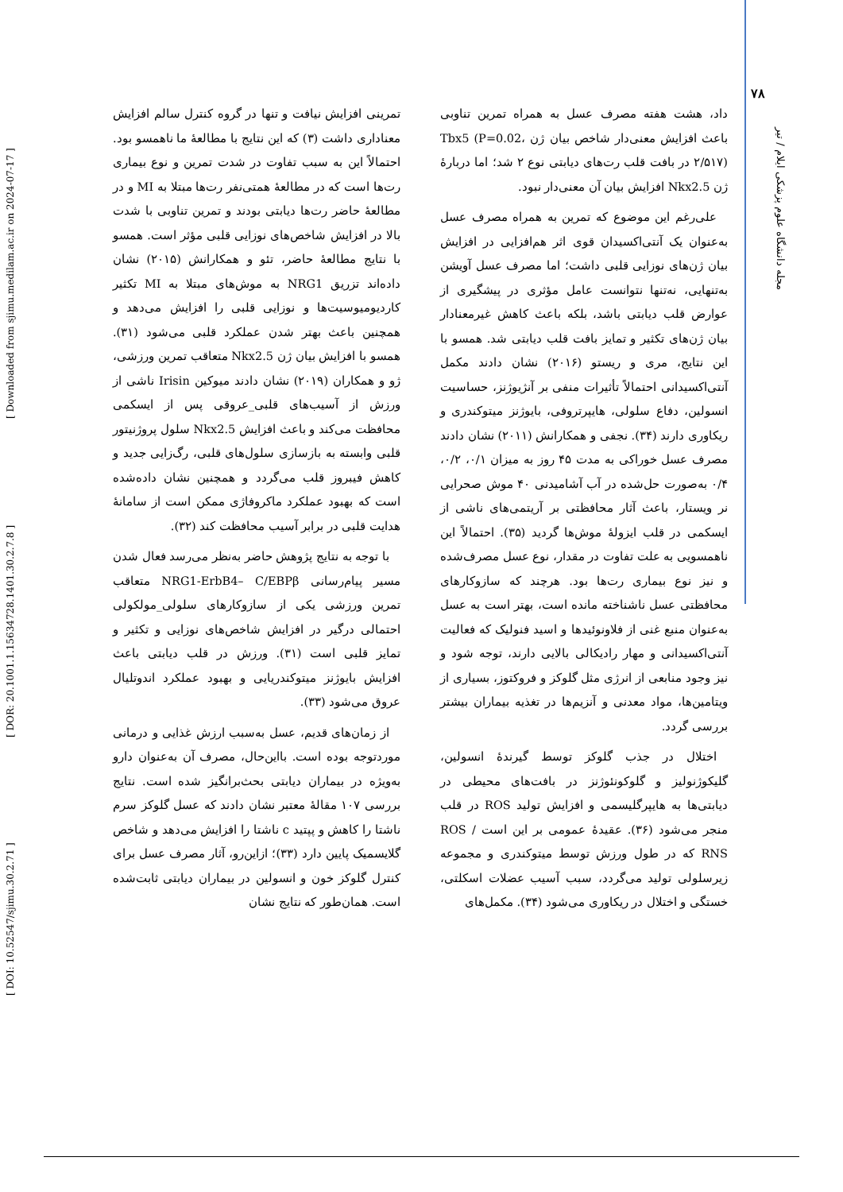[ DOI: 10.52547/sjimu.30.2.71 ] [ DOR: 20.1001.1.15634728.1401.30.2.7.8 ] [ Downloaded from sjimu.medilam.ac.ir on 2024-07-17 ]
۷۸
مجله دانشگاه علوم پزشکی ایلام / تیر
تمرینی افزایش نیافت و تنها در گروه کنترل سالم افزایش معناداری داشت (۳) که این نتایج با مطالعهٔ ما ناهمسو بود. احتمالاً این به سبب تفاوت در شدت تمرین و نوع بیماری رت‌ها است که در مطالعهٔ همتی‌نفر رت‌ها مبتلا به MI و در مطالعهٔ حاضر رت‌ها دیابتی بودند و تمرین تناوبی با شدت بالا در افزایش شاخص‌های نوزایی قلبی مؤثر است. همسو با نتایج مطالعهٔ حاضر، تئو و همکارانش (۲۰۱۵) نشان داده‌اند تزریق NRG1 به موش‌های مبتلا به MI تکثیر کاردیومیوسیت‌ها و نوزایی قلبی را افزایش می‌دهد و همچنین باعث بهتر شدن عملکرد قلبی می‌شود (۳۱). همسو با افزایش بیان ژن Nkx2.5 متعاقب تمرین ورزشی، ژو و همکاران (۲۰۱۹) نشان دادند میوکین Irisin ناشی از ورزش از آسیب‌های قلبی_عروقی پس از ایسکمی محافظت می‌کند و باعث افزایش Nkx2.5 سلول پروژنیتور قلبی وابسته به بازسازی سلول‌های قلبی، رگ‌زایی جدید و کاهش فیبروز قلب می‌گردد و همچنین نشان داده‌شده است که بهبود عملکرد ماکروفاژی ممکن است از سامانهٔ هدایت قلبی در برابر آسیب محافظت کند (۳۲).
با توجه به نتایج پژوهش حاضر به‌نظر می‌رسد فعال شدن مسیر پیام‌رسانی NRG1-ErbB4– C/EBPβ متعاقب تمرین ورزشی یکی از سازوکارهای سلولی_مولکولی احتمالی درگیر در افزایش شاخص‌های نوزایی و تکثیر و تمایز قلبی است (۳۱). ورزش در قلب دیابتی باعث افزایش بایوژنز میتوکندریایی و بهبود عملکرد اندوتلیال عروق می‌شود (۳۳).
از زمان‌های قدیم، عسل به‌سبب ارزش غذایی و درمانی موردتوجه بوده است. بااین‌حال، مصرف آن به‌عنوان دارو به‌ویژه در بیماران دیابتی بحث‌برانگیز شده است. نتایج بررسی ۱۰۷ مقالهٔ معتبر نشان دادند که عسل گلوکز سرم ناشتا را کاهش و پپتید c ناشتا را افزایش می‌دهد و شاخص گلایسمیک پایین دارد (۳۳)؛ ازاین‌رو، آثار مصرف عسل برای کنترل گلوکز خون و انسولین در بیماران دیابتی ثابت‌شده است. همان‌طور که نتایج نشان
داد، هشت هفته مصرف عسل به همراه تمرین تناوبی باعث افزایش معنی‌دار شاخص بیان ژن Tbx5 (P=0.02، ۲/۵۱۷) در بافت قلب رت‌های دیابتی نوع ۲ شد؛ اما دربارهٔ ژن Nkx2.5 افزایش بیان آن معنی‌دار نبود.
علی‌رغم این موضوع که تمرین به همراه مصرف عسل به‌عنوان یک آنتی‌اکسیدان قوی اثر هم‌افزایی در افزایش بیان ژن‌های نوزایی قلبی داشت؛ اما مصرف عسل آویشن به‌تنهایی، نه‌تنها نتوانست عامل مؤثری در پیشگیری از عوارض قلب دیابتی باشد، بلکه باعث کاهش غیرمعنادار بیان ژن‌های تکثیر و تمایز بافت قلب دیابتی شد. همسو با این نتایج، مری و ریستو (۲۰۱۶) نشان دادند مکمل آنتی‌اکسیدانی احتمالاً تأثیرات منفی بر آنژیوژنز، حساسیت انسولین، دفاع سلولی، هایپرتروفی، بایوژنز میتوکندری و ریکاوری دارند (۳۴). نجفی و همکارانش (۲۰۱۱) نشان دادند مصرف عسل خوراکی به مدت ۴۵ روز به میزان ۰/۱، ۰/۲، ۰/۴ به‌صورت حل‌شده در آب آشامیدنی ۴۰ موش صحرایی نر ویستار، باعث آثار محافظتی بر آریتمی‌های ناشی از ایسکمی در قلب ایزولهٔ موش‌ها گردید (۳۵). احتمالاً این ناهمسویی به علت تفاوت در مقدار، نوع عسل مصرف‌شده و نیز نوع بیماری رت‌ها بود. هرچند که سازوکارهای محافظتی عسل ناشناخته مانده است، بهتر است به عسل به‌عنوان منبع غنی از فلاونوئیدها و اسید فنولیک که فعالیت آنتی‌اکسیدانی و مهار رادیکالی بالایی دارند، توجه شود و نیز وجود منابعی از انرژی مثل گلوکز و فروکتوز، بسیاری از ویتامین‌ها، مواد معدنی و آنزیم‌ها در تغذیه بیماران بیشتر بررسی گردد.
اختلال در جذب گلوکز توسط گیرندهٔ انسولین، گلیکوژنولیز و گلوکونئوژنز در بافت‌های محیطی در دیابتی‌ها به هایپرگلیسمی و افزایش تولید ROS در قلب منجر می‌شود (۳۶). عقیدهٔ عمومی بر این است ROS / RNS که در طول ورزش توسط میتوکندری و مجموعه زیرسلولی تولید می‌گردد، سبب آسیب عضلات اسکلتی، خستگی و اختلال در ریکاوری می‌شود (۳۴). مکمل‌های